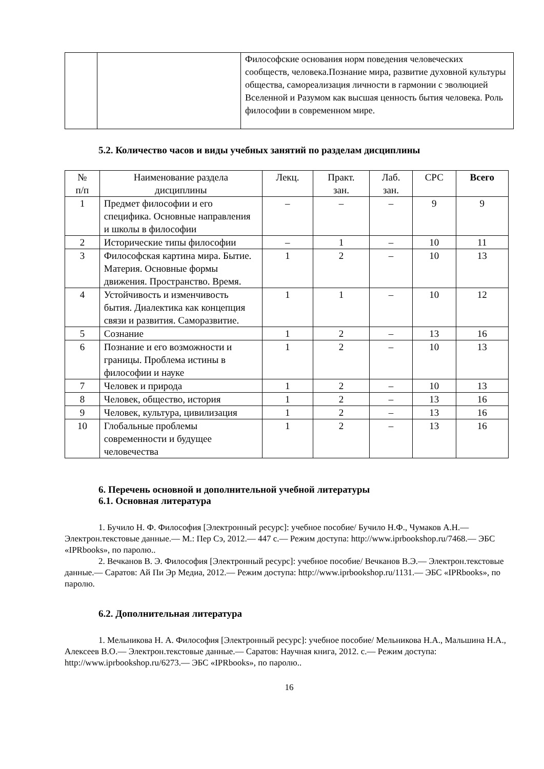| | | Философские основания норм поведения человеческих сообществ, человека.Познание мира, развитие духовной культуры общества, самореализация личности в гармонии с эволюцией Вселенной и Разумом как высшая ценность бытия человека. Роль философии в современном мире. |
5.2. Количество часов и виды учебных занятий по разделам дисциплины
| № п/п | Наименование раздела дисциплины | Лекц. | Практ. зан. | Лаб. зан. | СРС | Всего |
| --- | --- | --- | --- | --- | --- | --- |
| 1 | Предмет философии и его специфика. Основные направления и школы в философии | – | – | – | 9 | 9 |
| 2 | Исторические типы философии | – | 1 | – | 10 | 11 |
| 3 | Философская картина мира. Бытие. Материя. Основные формы движения. Пространство. Время. | 1 | 2 | – | 10 | 13 |
| 4 | Устойчивость и изменчивость бытия. Диалектика как концепция связи и развития. Саморазвитие. | 1 | 1 | – | 10 | 12 |
| 5 | Сознание | 1 | 2 | – | 13 | 16 |
| 6 | Познание и его возможности и границы. Проблема истины в философии и науке | 1 | 2 | – | 10 | 13 |
| 7 | Человек и природа | 1 | 2 | – | 10 | 13 |
| 8 | Человек, общество, история | 1 | 2 | – | 13 | 16 |
| 9 | Человек, культура, цивилизация | 1 | 2 | – | 13 | 16 |
| 10 | Глобальные проблемы современности и будущее человечества | 1 | 2 | – | 13 | 16 |
6. Перечень основной и дополнительной учебной литературы
6.1. Основная литература
1. Бучило Н. Ф. Философия [Электронный ресурс]: учебное пособие/ Бучило Н.Ф., Чумаков А.Н.— Электрон.текстовые данные.— М.: Пер Сэ, 2012.— 447 с.— Режим доступа: http://www.iprbookshop.ru/7468.— ЭБС «IPRbooks», по паролю..
2. Вечканов В. Э. Философия [Электронный ресурс]: учебное пособие/ Вечканов В.Э.— Электрон.текстовые данные.— Саратов: Ай Пи Эр Медиа, 2012.— Режим доступа: http://www.iprbookshop.ru/1131.— ЭБС «IPRbooks», по паролю.
6.2. Дополнительная литература
1. Мельникова Н. А. Философия [Электронный ресурс]: учебное пособие/ Мельникова Н.А., Мальшина Н.А., Алексеев В.О.— Электрон.текстовые данные.— Саратов: Научная книга, 2012. с.— Режим доступа: http://www.iprbookshop.ru/6273.— ЭБС «IPRbooks», по паролю..
16